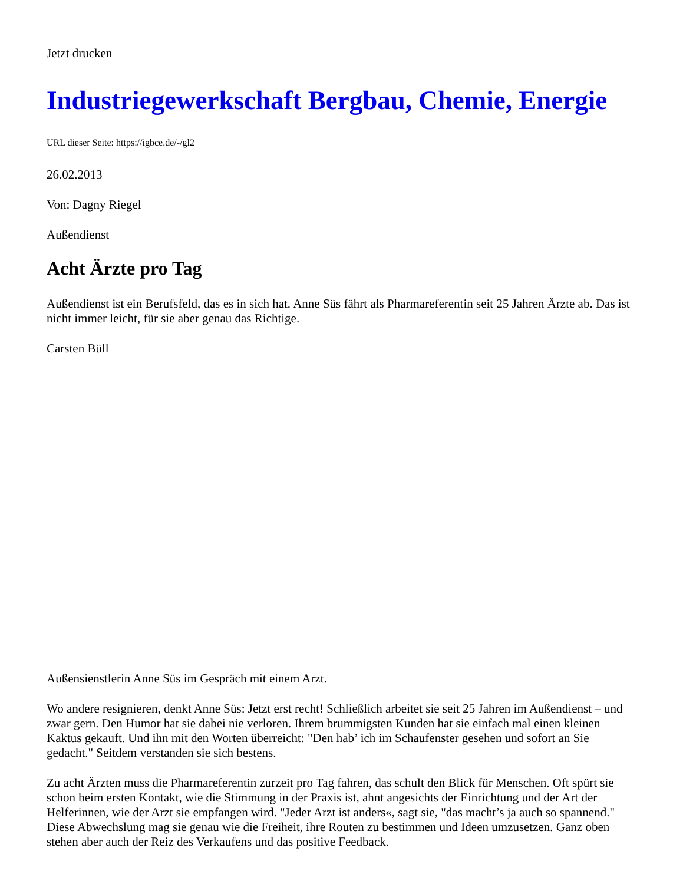Jetzt drucken
Industriegewerkschaft Bergbau, Chemie, Energie
URL dieser Seite: https://igbce.de/-/gl2
26.02.2013
Von: Dagny Riegel
Außendienst
Acht Ärzte pro Tag
Außendienst ist ein Berufsfeld, das es in sich hat. Anne Süs fährt als Pharmareferentin seit 25 Jahren Ärzte ab. Das ist nicht immer leicht, für sie aber genau das Richtige.
Carsten Büll
Außensienstlerin Anne Süs im Gespräch mit einem Arzt.
Wo andere resignieren, denkt Anne Süs: Jetzt erst recht! Schließlich arbeitet sie seit 25 Jahren im Außendienst – und zwar gern. Den Humor hat sie dabei nie verloren. Ihrem brummigsten Kunden hat sie einfach mal einen kleinen Kaktus gekauft. Und ihn mit den Worten überreicht: "Den hab’ ich im Schaufenster gesehen und sofort an Sie gedacht." Seitdem verstanden sie sich bestens.
Zu acht Ärzten muss die Pharmareferentin zurzeit pro Tag fahren, das schult den Blick für Menschen. Oft spürt sie schon beim ersten Kontakt, wie die Stimmung in der Praxis ist, ahnt angesichts der Einrichtung und der Art der Helferinnen, wie der Arzt sie empfangen wird. "Jeder Arzt ist anders«, sagt sie, "das macht’s ja auch so spannend." Diese Abwechslung mag sie genau wie die Freiheit, ihre Routen zu bestimmen und Ideen umzusetzen. Ganz oben stehen aber auch der Reiz des Verkaufens und das positive Feedback.